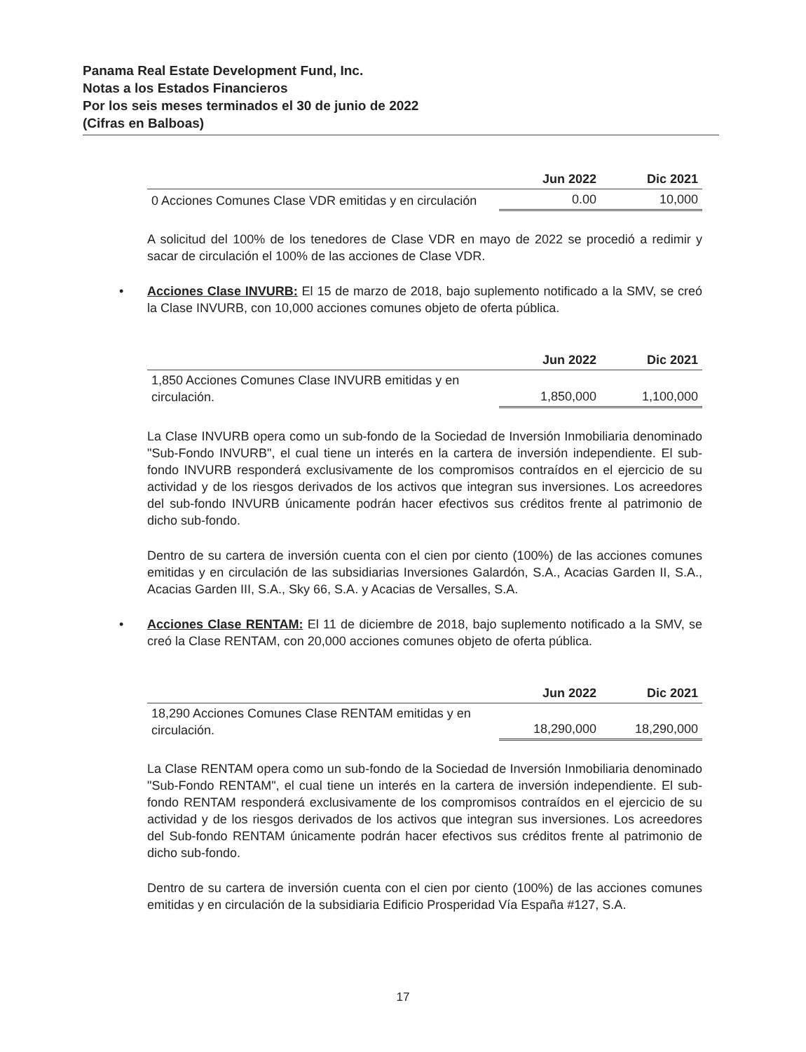Panama Real Estate Development Fund, Inc.
Notas a los Estados Financieros
Por los seis meses terminados el 30 de junio de 2022
(Cifras en Balboas)
| | Jun 2022 | Dic 2021 |
| --- | --- | --- |
| 0 Acciones Comunes Clase VDR emitidas y en circulación | 0.00 | 10,000 |
A solicitud del 100% de los tenedores de Clase VDR en mayo de 2022 se procedió a redimir y sacar de circulación el 100% de las acciones de Clase VDR.
• Acciones Clase INVURB: El 15 de marzo de 2018, bajo suplemento notificado a la SMV, se creó la Clase INVURB, con 10,000 acciones comunes objeto de oferta pública.
| | Jun 2022 | Dic 2021 |
| --- | --- | --- |
| 1,850 Acciones Comunes Clase INVURB emitidas y en circulación. | 1,850,000 | 1,100,000 |
La Clase INVURB opera como un sub-fondo de la Sociedad de Inversión Inmobiliaria denominado "Sub-Fondo INVURB", el cual tiene un interés en la cartera de inversión independiente. El sub-fondo INVURB responderá exclusivamente de los compromisos contraídos en el ejercicio de su actividad y de los riesgos derivados de los activos que integran sus inversiones. Los acreedores del sub-fondo INVURB únicamente podrán hacer efectivos sus créditos frente al patrimonio de dicho sub-fondo.
Dentro de su cartera de inversión cuenta con el cien por ciento (100%) de las acciones comunes emitidas y en circulación de las subsidiarias Inversiones Galardón, S.A., Acacias Garden II, S.A., Acacias Garden III, S.A., Sky 66, S.A. y Acacias de Versalles, S.A.
• Acciones Clase RENTAM: El 11 de diciembre de 2018, bajo suplemento notificado a la SMV, se creó la Clase RENTAM, con 20,000 acciones comunes objeto de oferta pública.
| | Jun 2022 | Dic 2021 |
| --- | --- | --- |
| 18,290 Acciones Comunes Clase RENTAM emitidas y en circulación. | 18,290,000 | 18,290,000 |
La Clase RENTAM opera como un sub-fondo de la Sociedad de Inversión Inmobiliaria denominado "Sub-Fondo RENTAM", el cual tiene un interés en la cartera de inversión independiente. El sub-fondo RENTAM responderá exclusivamente de los compromisos contraídos en el ejercicio de su actividad y de los riesgos derivados de los activos que integran sus inversiones. Los acreedores del Sub-fondo RENTAM únicamente podrán hacer efectivos sus créditos frente al patrimonio de dicho sub-fondo.
Dentro de su cartera de inversión cuenta con el cien por ciento (100%) de las acciones comunes emitidas y en circulación de la subsidiaria Edificio Prosperidad Vía España #127, S.A.
17